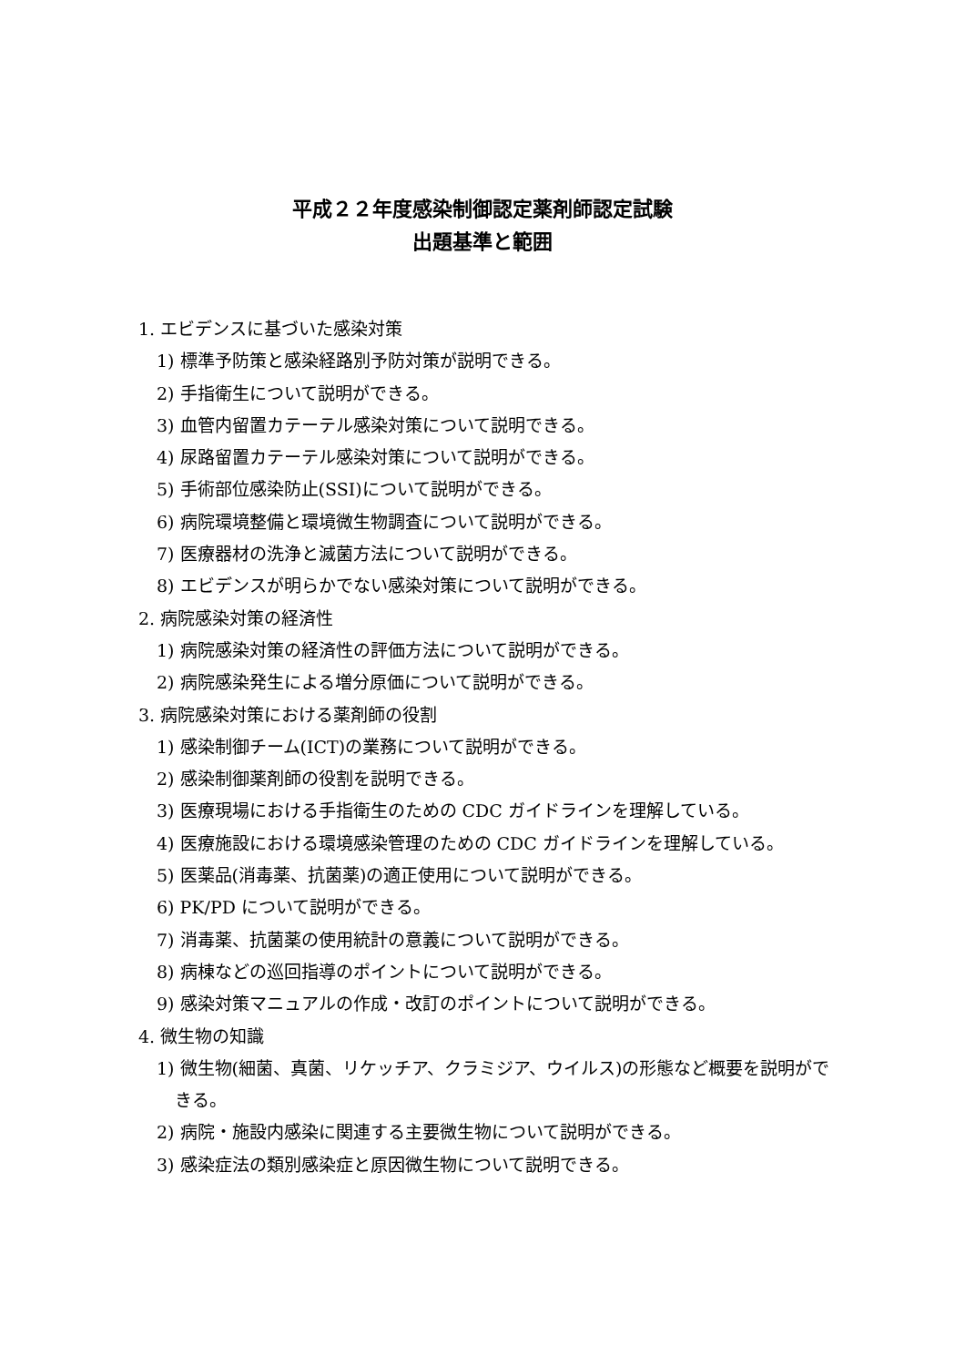平成２２年度感染制御認定薬剤師認定試験
出題基準と範囲
1. エビデンスに基づいた感染対策
1) 標準予防策と感染経路別予防対策が説明できる。
2) 手指衛生について説明ができる。
3) 血管内留置カテーテル感染対策について説明できる。
4) 尿路留置カテーテル感染対策について説明ができる。
5) 手術部位感染防止(SSI)について説明ができる。
6) 病院環境整備と環境微生物調査について説明ができる。
7) 医療器材の洗浄と滅菌方法について説明ができる。
8) エビデンスが明らかでない感染対策について説明ができる。
2. 病院感染対策の経済性
1) 病院感染対策の経済性の評価方法について説明ができる。
2) 病院感染発生による増分原価について説明ができる。
3. 病院感染対策における薬剤師の役割
1) 感染制御チーム(ICT)の業務について説明ができる。
2) 感染制御薬剤師の役割を説明できる。
3) 医療現場における手指衛生のための CDC ガイドラインを理解している。
4) 医療施設における環境感染管理のための CDC ガイドラインを理解している。
5) 医薬品(消毒薬、抗菌薬)の適正使用について説明ができる。
6) PK/PD について説明ができる。
7) 消毒薬、抗菌薬の使用統計の意義について説明ができる。
8) 病棟などの巡回指導のポイントについて説明ができる。
9) 感染対策マニュアルの作成・改訂のポイントについて説明ができる。
4. 微生物の知識
1) 微生物(細菌、真菌、リケッチア、クラミジア、ウイルス)の形態など概要を説明ができる。
2) 病院・施設内感染に関連する主要微生物について説明ができる。
3) 感染症法の類別感染症と原因微生物について説明できる。